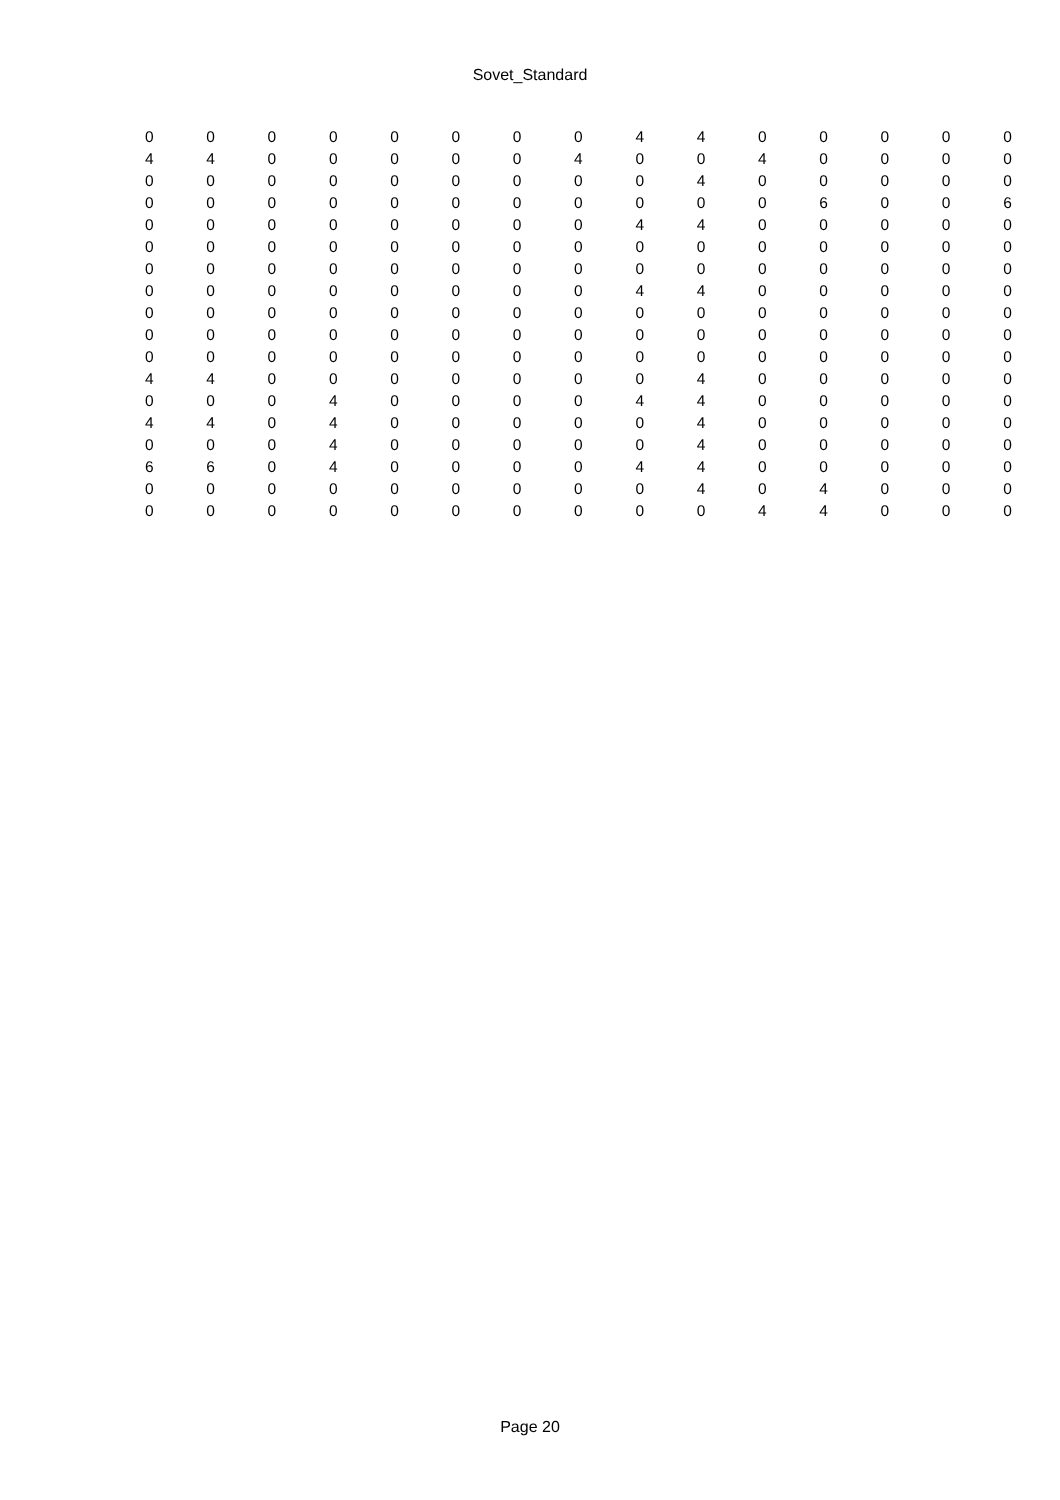Sovet_Standard
| 0 | 0 | 0 | 0 | 0 | 0 | 0 | 0 | 4 | 4 | 0 | 0 | 0 | 0 | 0 |
| 4 | 4 | 0 | 0 | 0 | 0 | 0 | 4 | 0 | 0 | 4 | 0 | 0 | 0 | 0 |
| 0 | 0 | 0 | 0 | 0 | 0 | 0 | 0 | 0 | 4 | 0 | 0 | 0 | 0 | 0 |
| 0 | 0 | 0 | 0 | 0 | 0 | 0 | 0 | 0 | 0 | 0 | 6 | 0 | 0 | 6 |
| 0 | 0 | 0 | 0 | 0 | 0 | 0 | 0 | 4 | 4 | 0 | 0 | 0 | 0 | 0 |
| 0 | 0 | 0 | 0 | 0 | 0 | 0 | 0 | 0 | 0 | 0 | 0 | 0 | 0 | 0 |
| 0 | 0 | 0 | 0 | 0 | 0 | 0 | 0 | 0 | 0 | 0 | 0 | 0 | 0 | 0 |
| 0 | 0 | 0 | 0 | 0 | 0 | 0 | 0 | 4 | 4 | 0 | 0 | 0 | 0 | 0 |
| 0 | 0 | 0 | 0 | 0 | 0 | 0 | 0 | 0 | 0 | 0 | 0 | 0 | 0 | 0 |
| 0 | 0 | 0 | 0 | 0 | 0 | 0 | 0 | 0 | 0 | 0 | 0 | 0 | 0 | 0 |
| 0 | 0 | 0 | 0 | 0 | 0 | 0 | 0 | 0 | 0 | 0 | 0 | 0 | 0 | 0 |
| 4 | 4 | 0 | 0 | 0 | 0 | 0 | 0 | 0 | 4 | 0 | 0 | 0 | 0 | 0 |
| 0 | 0 | 0 | 4 | 0 | 0 | 0 | 0 | 4 | 4 | 0 | 0 | 0 | 0 | 0 |
| 4 | 4 | 0 | 4 | 0 | 0 | 0 | 0 | 0 | 4 | 0 | 0 | 0 | 0 | 0 |
| 0 | 0 | 0 | 4 | 0 | 0 | 0 | 0 | 0 | 4 | 0 | 0 | 0 | 0 | 0 |
| 6 | 6 | 0 | 4 | 0 | 0 | 0 | 0 | 4 | 4 | 0 | 0 | 0 | 0 | 0 |
| 0 | 0 | 0 | 0 | 0 | 0 | 0 | 0 | 0 | 4 | 0 | 4 | 0 | 0 | 0 |
| 0 | 0 | 0 | 0 | 0 | 0 | 0 | 0 | 0 | 0 | 4 | 4 | 0 | 0 | 0 |
Page 20